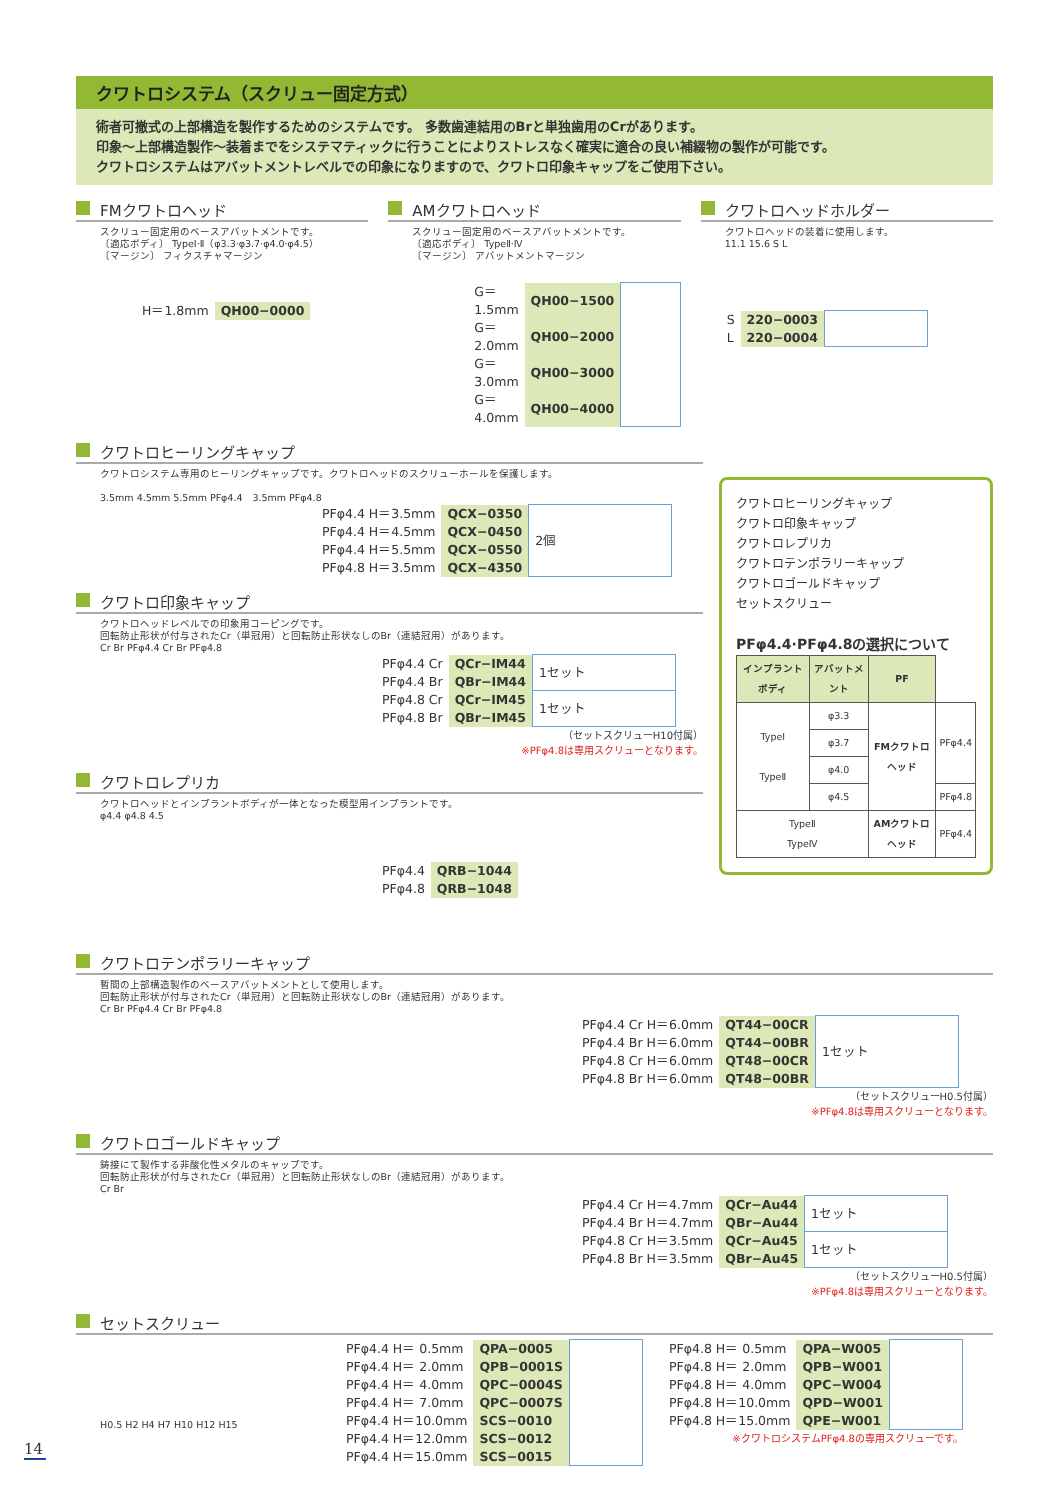クワトロシステム（スクリュー固定方式）
術者可撤式の上部構造を製作するためのシステムです。 多数歯連結用のBrと単独歯用のCrがあります。
印象〜上部構造製作〜装着までをシステマティックに行うことによりストレスなく確実に適合の良い補綴物の製作が可能です。
クワトロシステムはアバットメントレベルでの印象になりますので、クワトロ印象キャップをご使用下さい。
FMクワトロヘッド
スクリュー固定用のベースアバットメントです。
〔適応ボディ〕 TypeⅠ·Ⅱ（φ3.3·φ3.7·φ4.0·φ4.5）
〔マージン〕 フィクスチャマージン
| H＝1.8mm | QH00−0000 |
AMクワトロヘッド
スクリュー固定用のベースアバットメントです。
〔適応ボディ〕 TypeⅡ·Ⅳ
〔マージン〕 アバットメントマージン
| G＝1.5mm | QH00−1500 | |
| G＝2.0mm | QH00−2000 | |
| G＝3.0mm | QH00−3000 | |
| G＝4.0mm | QH00−4000 | |
クワトロヘッドホルダー
クワトロヘッドの装着に使用します。
11.1 15.6 S L
| S | 220−0003 | |
| L | 220−0004 | |
クワトロヒーリングキャップ
クワトロシステム専用のヒーリングキャップです。クワトロヘッドのスクリューホールを保護します。
3.5mm 4.5mm 5.5mm PFφ4.4　3.5mm PFφ4.8
| PFφ4.4 H＝3.5mm | QCX−0350 | 2個 |
| PFφ4.4 H＝4.5mm | QCX−0450 | |
| PFφ4.4 H＝5.5mm | QCX−0550 | |
| PFφ4.8 H＝3.5mm | QCX−4350 | |
クワトロ印象キャップ
クワトロヘッドレベルでの印象用コーピングです。
回転防止形状が付与されたCr（単冠用）と回転防止形状なしのBr（連結冠用）があります。
Cr Br PFφ4.4 Cr Br PFφ4.8
| PFφ4.4 Cr | QCr−IM44 | 1セット |
| PFφ4.4 Br | QBr−IM44 | |
| PFφ4.8 Cr | QCr−IM45 | 1セット |
| PFφ4.8 Br | QBr−IM45 | |
（セットスクリューH10付属）
※PFφ4.8は専用スクリューとなります。
クワトロレプリカ
クワトロヘッドとインプラントボディが一体となった模型用インプラントです。
φ4.4 φ4.8 4.5
| PFφ4.4 | QRB−1044 |
| PFφ4.8 | QRB−1048 |
クワトロヒーリングキャップ
クワトロ印象キャップ
クワトロレプリカ
クワトロテンポラリーキャップ
クワトロゴールドキャップ
セットスクリュー
PFφ4.4·PFφ4.8の選択について
| インプラントボディ | アバットメント | PF | |
| --- | --- | --- | --- |
| TypeⅠ TypeⅡ | φ3.3 | FMクワトロヘッド | PFφ4.4 |
| | φ3.7 | | |
| | φ4.0 | | |
| | φ4.5 | | PFφ4.8 |
| TypeⅡ TypeⅣ | | AMクワトロヘッド | PFφ4.4 |
クワトロテンポラリーキャップ
暫間の上部構造製作のベースアバットメントとして使用します。
回転防止形状が付与されたCr（単冠用）と回転防止形状なしのBr（連結冠用）があります。
Cr Br PFφ4.4 Cr Br PFφ4.8
| PFφ4.4 Cr H＝6.0mm | QT44−00CR | 1セット |
| PFφ4.4 Br H＝6.0mm | QT44−00BR | |
| PFφ4.8 Cr H＝6.0mm | QT48−00CR | |
| PFφ4.8 Br H＝6.0mm | QT48−00BR | |
（セットスクリューH0.5付属）
※PFφ4.8は専用スクリューとなります。
クワトロゴールドキャップ
鋳接にて製作する非酸化性メタルのキャップです。
回転防止形状が付与されたCr（単冠用）と回転防止形状なしのBr（連結冠用）があります。
Cr Br
| PFφ4.4 Cr H＝4.7mm | QCr−Au44 | 1セット |
| PFφ4.4 Br H＝4.7mm | QBr−Au44 | |
| PFφ4.8 Cr H＝3.5mm | QCr−Au45 | 1セット |
| PFφ4.8 Br H＝3.5mm | QBr−Au45 | |
（セットスクリューH0.5付属）
※PFφ4.8は専用スクリューとなります。
セットスクリュー
H0.5 H2 H4 H7 H10 H12 H15
| PFφ4.4 H＝ 0.5mm | QPA−0005 | |
| PFφ4.4 H＝ 2.0mm | QPB−0001S | |
| PFφ4.4 H＝ 4.0mm | QPC−0004S | |
| PFφ4.4 H＝ 7.0mm | QPC−0007S | |
| PFφ4.4 H＝10.0mm | SCS−0010 | |
| PFφ4.4 H＝12.0mm | SCS−0012 | |
| PFφ4.4 H＝15.0mm | SCS−0015 | |
| PFφ4.8 H＝ 0.5mm | QPA−W005 | |
| PFφ4.8 H＝ 2.0mm | QPB−W001 | |
| PFφ4.8 H＝ 4.0mm | QPC−W004 | |
| PFφ4.8 H＝10.0mm | QPD−W001 | |
| PFφ4.8 H＝15.0mm | QPE−W001 | |
※クワトロシステムPFφ4.8の専用スクリューです。
14